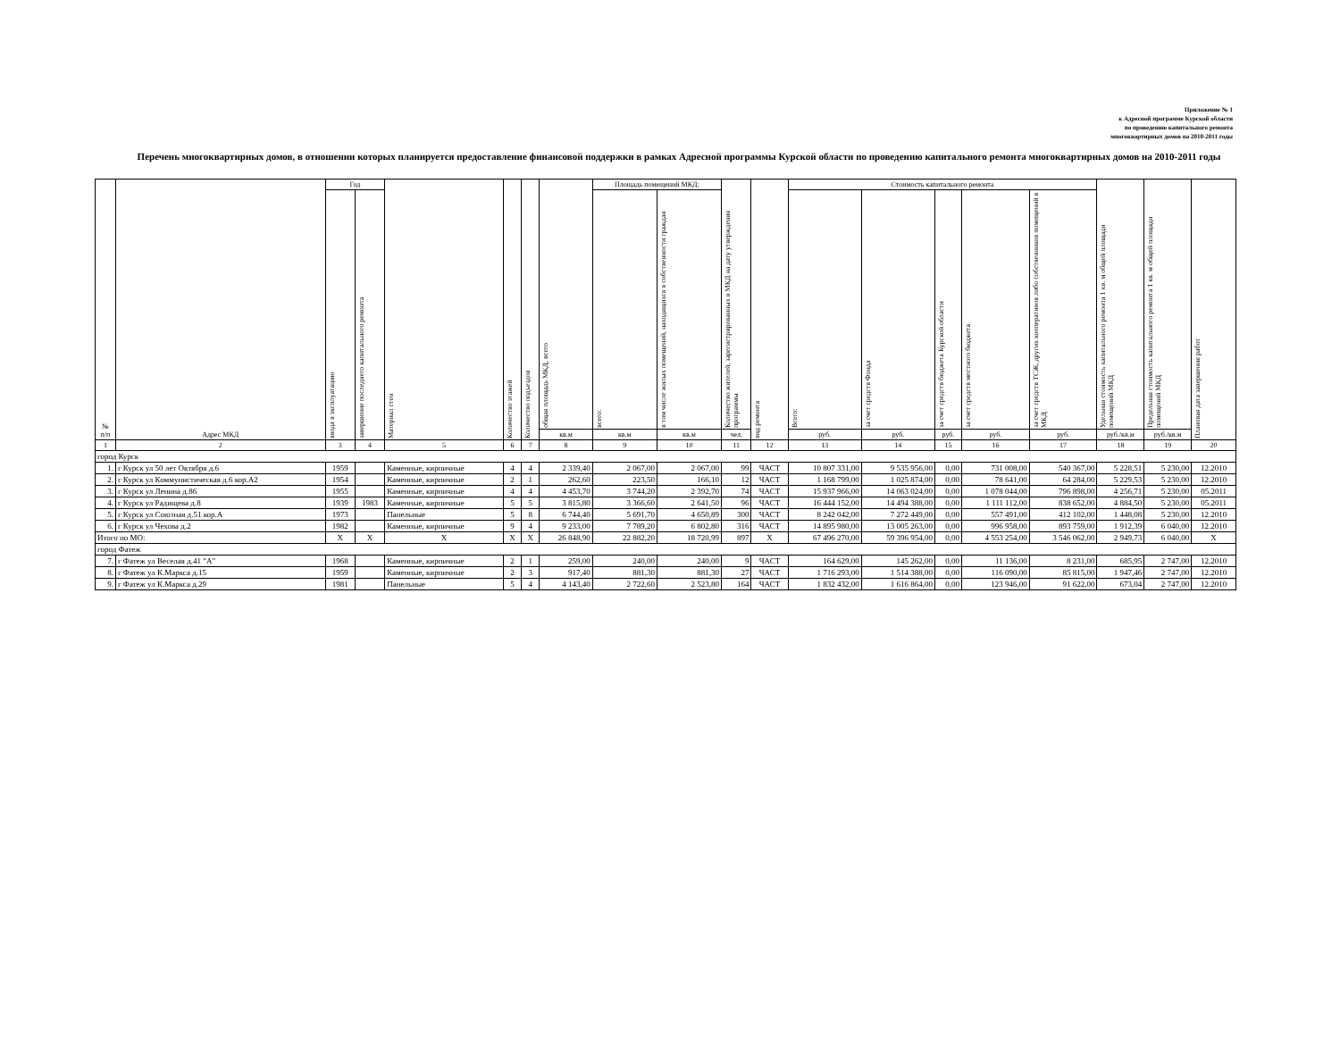Приложение № 1
к Адресной программе Курской области
по проведению капитального ремонта
многоквартирных домов на 2010-2011 годы
Перечень многоквартирных домов, в отношении которых планируется предоставление финансовой поддержки в рамках Адресной программы Курской области по проведению капитального ремонта многоквартирных домов на 2010-2011 годы
| № п/п | Адрес МКД | Год | | Материал стен | Количество этажей | Количество подъездов | общая площадь МКД, всего | Площадь помещений МКД: | | Количество жителей, зарегистрированных в МКД на дату утверждения программы | вид ремонта | Стоимость капитального ремонта | | | | | Удельная стоимость капитального ремонта 1 кв. м общей площади помещений МКД | Предельная стоимость капитального ремонта 1 кв. м общей площади помещений МКД | Плановая дата завершения работ |
| --- | --- | --- | --- | --- | --- | --- | --- | --- | --- | --- | --- | --- | --- | --- | --- | --- | --- | --- | --- |
| | | ввода в эксплуатацию | завершение последнего капитального ремонта | | | | | всего: | в том числе жилых помещений, находящихся в собственности граждан | | | Всего: | за счет средств Фонда | за счет средств бюджета Курской области | за счет средств местного бюджета | за счет средств ТСЖ, других кооперативов либо собственников помещений в МКД | | | |
| | | | | | | | кв.м | кв.м | кв.м | чел. | | руб. | руб. | руб. | руб. | руб. | руб./кв.м | руб./кв.м | |
| 1 | 2 | 3 | 4 | 5 | 6 | 7 | 8 | 9 | 10 | 11 | 12 | 13 | 14 | 15 | 16 | 17 | 18 | 19 | 20 |
| город Курск | | | | | | | | | | | | | | | | | | | |
| 1. | г Курск ул 50 лет Октября д.6 | 1959 | | Каменные, кирпичные | 4 | 4 | 2 339,40 | 2 067,00 | 2 067,00 | 99 | ЧАСТ | 10 807 331,00 | 9 535 956,00 | 0,00 | 731 008,00 | 540 367,00 | 5 228,51 | 5 230,00 | 12.2010 |
| 2. | г Курск ул Коммунистическая д.6 кор.А2 | 1954 | | Каменные, кирпичные | 2 | 1 | 262,60 | 223,50 | 166,10 | 12 | ЧАСТ | 1 168 799,00 | 1 025 874,00 | 0,00 | 78 641,00 | 64 284,00 | 5 229,53 | 5 230,00 | 12.2010 |
| 3. | г Курск ул Ленина д.86 | 1955 | | Каменные, кирпичные | 4 | 4 | 4 453,70 | 3 744,20 | 2 392,70 | 74 | ЧАСТ | 15 937 966,00 | 14 063 024,00 | 0,00 | 1 078 044,00 | 796 898,00 | 4 256,71 | 5 230,00 | 05.2011 |
| 4. | г Курск ул Радищева д.8 | 1939 | 1983 | Каменные, кирпичные | 5 | 5 | 3 815,80 | 3 366,60 | 2 641,50 | 96 | ЧАСТ | 16 444 152,00 | 14 494 388,00 | 0,00 | 1 111 112,00 | 838 652,00 | 4 884,50 | 5 230,00 | 05.2011 |
| 5. | г Курск ул Союзная д.51 кор.А | 1973 | | Панельные | 5 | 8 | 6 744,40 | 5 691,70 | 4 650,89 | 300 | ЧАСТ | 8 242 042,00 | 7 272 449,00 | 0,00 | 557 491,00 | 412 102,00 | 1 448,08 | 5 230,00 | 12.2010 |
| 6. | г Курск ул Чехова д.2 | 1982 | | Каменные, кирпичные | 9 | 4 | 9 233,00 | 7 789,20 | 6 802,80 | 316 | ЧАСТ | 14 895 980,00 | 13 005 263,00 | 0,00 | 996 958,00 | 893 759,00 | 1 912,39 | 6 040,00 | 12.2010 |
| Итого по МО: | | X | X | X | X | X | 26 848,90 | 22 882,20 | 18 720,99 | 897 | X | 67 496 270,00 | 59 396 954,00 | 0,00 | 4 553 254,00 | 3 546 062,00 | 2 949,73 | 6 040,00 | X |
| город Фатеж | | | | | | | | | | | | | | | | | | | |
| 7. | г Фатеж ул Веселая д.41 "А" | 1968 | | Каменные, кирпичные | 2 | 1 | 259,00 | 240,00 | 240,00 | 9 | ЧАСТ | 164 629,00 | 145 262,00 | 0,00 | 11 136,00 | 8 231,00 | 685,95 | 2 747,00 | 12.2010 |
| 8. | г Фатеж ул К.Маркса д.15 | 1959 | | Каменные, кирпичные | 2 | 3 | 917,40 | 881,30 | 881,30 | 27 | ЧАСТ | 1 716 293,00 | 1 514 388,00 | 0,00 | 116 090,00 | 85 815,00 | 1 947,46 | 2 747,00 | 12.2010 |
| 9. | г Фатеж ул К.Маркса д.29 | 1981 | | Панельные | 5 | 4 | 4 143,40 | 2 722,60 | 2 523,80 | 164 | ЧАСТ | 1 832 432,00 | 1 616 864,00 | 0,00 | 123 946,00 | 91 622,00 | 673,04 | 2 747,00 | 12.2010 |